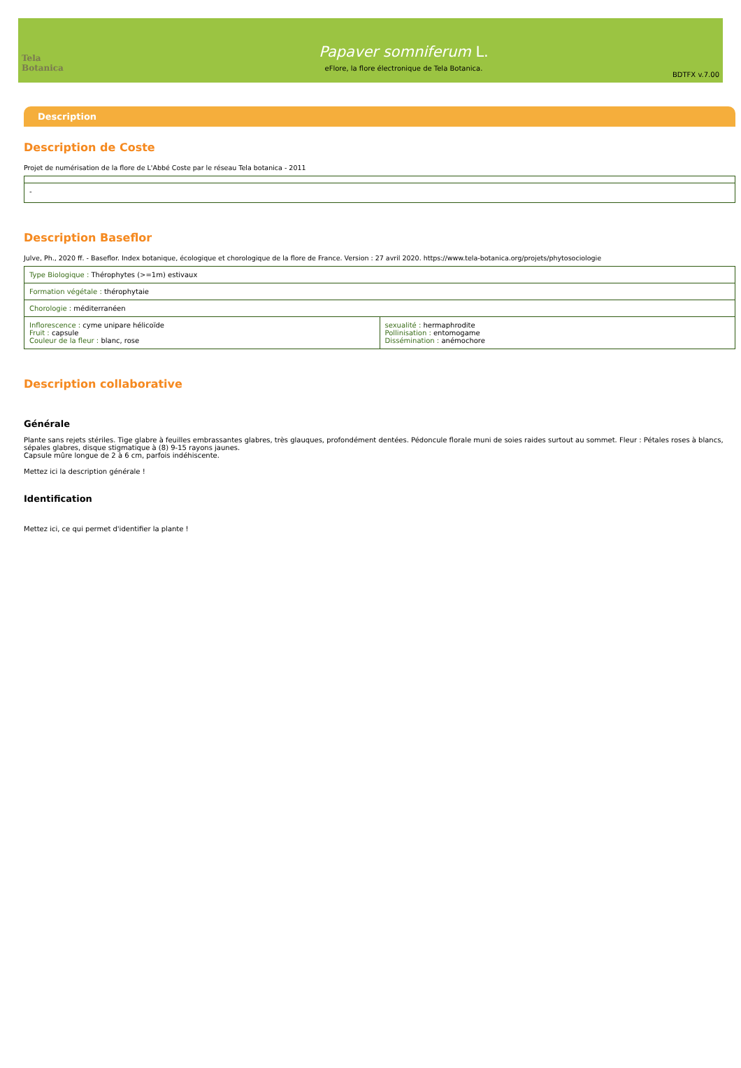Tela Botanica
Papaver somniferum L.
eFlore, la flore électronique de Tela Botanica.
BDTFX v.7.00
Description
Description de Coste
Projet de numérisation de la flore de L'Abbé Coste par le réseau Tela botanica - 2011
| - |
Description Baseflor
Julve, Ph., 2020 ff. - Baseflor. Index botanique, écologique et chorologique de la flore de France. Version : 27 avril 2020. https://www.tela-botanica.org/projets/phytosociologie
| Type Biologique : Thérophytes (>=1m) estivaux | |
| Formation végétale : thérophytaie | |
| Chorologie : méditerranéen | |
| Inflorescence : cyme unipare hélicoïde Fruit : capsule Couleur de la fleur : blanc, rose | sexualité : hermaphrodite Pollinisation : entomogame Dissémination : anémochore |
Description collaborative
Générale
Plante sans rejets stériles. Tige glabre à feuilles embrassantes glabres, très glauques, profondément dentées. Pédoncule florale muni de soies raides surtout au sommet. Fleur : Pétales roses à blancs, sépales glabres, disque stigmatique à (8) 9-15 rayons jaunes.
Capsule mûre longue de 2 à 6 cm, parfois indéhiscente.
Mettez ici la description générale !
Identification
Mettez ici, ce qui permet d'identifier la plante !